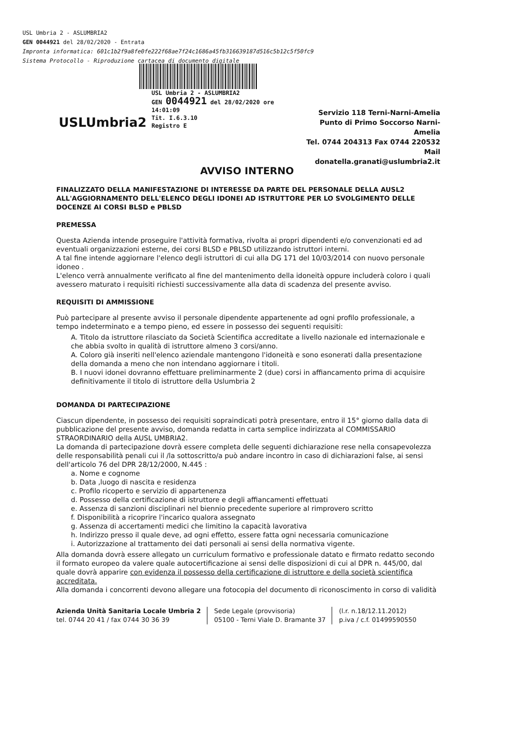USL Umbria 2 - ASLUMBRIA2
GEN 0044921 del 28/02/2020 - Entrata
Impronta informatica: 601c1b2f9a8fe0fe222f68ae7f24c1686a45fb316639187d516c5b12c5f50fc9
Sistema Protocollo - Riproduzione cartacea di documento digitale
USLUmbria2
USL Umbria 2 - ASLUMBRIA2
GEN 0044921 del 28/02/2020 ore 14:01:09
Tit. I.6.3.10
Registro E
Servizio 118 Terni-Narni-Amelia
Punto di Primo Soccorso Narni-Amelia
Tel. 0744 204313 Fax 0744 220532
Mail donatella.granati@uslumbria2.it
AVVISO INTERNO
FINALIZZATO DELLA MANIFESTAZIONE DI INTERESSE DA PARTE DEL PERSONALE DELLA AUSL2 ALL'AGGIORNAMENTO DELL'ELENCO DEGLI IDONEI AD ISTRUTTORE PER LO SVOLGIMENTO DELLE DOCENZE AI CORSI BLSD e PBLSD
PREMESSA
Questa Azienda intende proseguire l'attività formativa, rivolta ai propri dipendenti e/o convenzionati ed ad eventuali organizzazioni esterne, dei corsi BLSD e PBLSD utilizzando istruttori interni.
A tal fine intende aggiornare l'elenco degli istruttori di cui alla DG 171 del 10/03/2014 con nuovo personale idoneo .
L'elenco verrà annualmente verificato al fine del mantenimento della idoneità oppure includerà coloro i quali avessero maturato i requisiti richiesti successivamente alla data di scadenza del presente avviso.
REQUISITI DI AMMISSIONE
Può partecipare al presente avviso il personale dipendente appartenente ad ogni profilo professionale, a tempo indeterminato e a tempo pieno, ed essere in possesso dei seguenti requisiti:
A. Titolo da istruttore rilasciato da Società Scientifica accreditate a livello nazionale ed internazionale e che abbia svolto in qualità di istruttore almeno 3 corsi/anno.
A. Coloro già inseriti nell'elenco aziendale mantengono l'idoneità e sono esonerati dalla presentazione della domanda a meno che non intendano aggiornare i titoli.
B. I nuovi idonei dovranno effettuare preliminarmente 2 (due) corsi in affiancamento prima di acquisire definitivamente il titolo di istruttore della Uslumbria 2
DOMANDA DI PARTECIPAZIONE
Ciascun dipendente, in possesso dei requisiti sopraindicati potrà presentare, entro il 15° giorno dalla data di pubblicazione del presente avviso, domanda redatta in carta semplice indirizzata al COMMISSARIO STRAORDINARIO della AUSL UMBRIA2.
La domanda di partecipazione dovrà essere completa delle seguenti dichiarazione rese nella consapevolezza delle responsabilità penali cui il /la sottoscritto/a può andare incontro in caso di dichiarazioni false, ai sensi dell'articolo 76 del DPR 28/12/2000, N.445 :
a. Nome e cognome
b. Data ,luogo di nascita e residenza
c. Profilo ricoperto e servizio di appartenenza
d. Possesso della certificazione di istruttore e degli affiancamenti effettuati
e. Assenza di sanzioni disciplinari nel biennio precedente superiore al rimprovero scritto
f. Disponibilità a ricoprire l'incarico qualora assegnato
g. Assenza di accertamenti medici che limitino la capacità lavorativa
h. Indirizzo presso il quale deve, ad ogni effetto, essere fatta ogni necessaria comunicazione
i. Autorizzazione al trattamento dei dati personali ai sensi della normativa vigente.
Alla domanda dovrà essere allegato un curriculum formativo e professionale datato e firmato redatto secondo il formato europeo da valere quale autocertificazione ai sensi delle disposizioni di cui al DPR n. 445/00, dal quale dovrà apparire con evidenza il possesso della certificazione di istruttore e della società scientifica accreditata.
Alla domanda i concorrenti devono allegare una fotocopia del documento di riconoscimento in corso di validità
Azienda Unità Sanitaria Locale Umbria 2
tel. 0744 20 41 / fax 0744 30 36 39
Sede Legale (provvisoria)
05100 - Terni Viale D. Bramante 37
(l.r. n.18/12.11.2012)
p.iva / c.f. 01499590550